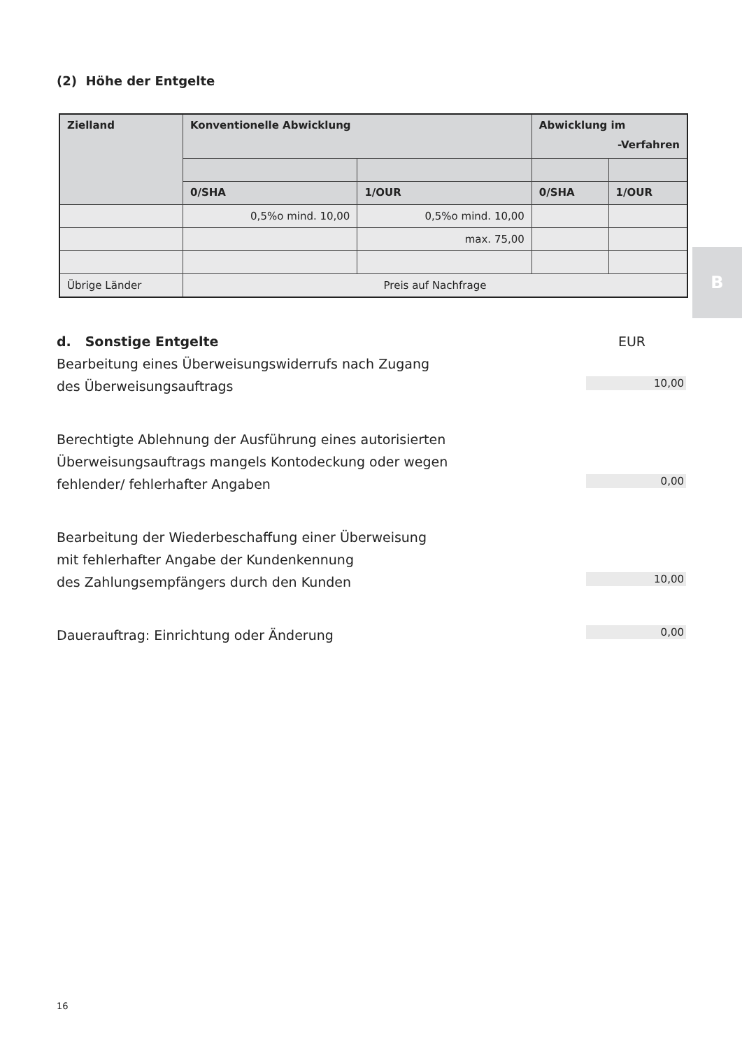B
(2) Höhe der Entgelte
| Zielland | Konventionelle Abwicklung | | Abwicklung im -Verfahren | |
| --- | --- | --- | --- | --- |
| | 0/SHA | 1/OUR | 0/SHA | 1/OUR |
| | 0,5%o mind. 10,00 | 0,5%o mind. 10,00 | | |
| | | max. 75,00 | | |
| Übrige Länder | Preis auf Nachfrage | | | |
d. Sonstige Entgelte EUR
Bearbeitung eines Überweisungswiderrufs nach Zugang
des Überweisungsauftrags 10,00
Berechtigte Ablehnung der Ausführung eines autorisierten
Überweisungsauftrags mangels Kontodeckung oder wegen
fehlender/ fehlerhafter Angaben 0,00
Bearbeitung der Wiederbeschaffung einer Überweisung
mit fehlerhafter Angabe der Kundenkennung
des Zahlungsempfängers durch den Kunden 10,00
Dauerauftrag: Einrichtung oder Änderung 0,00
16